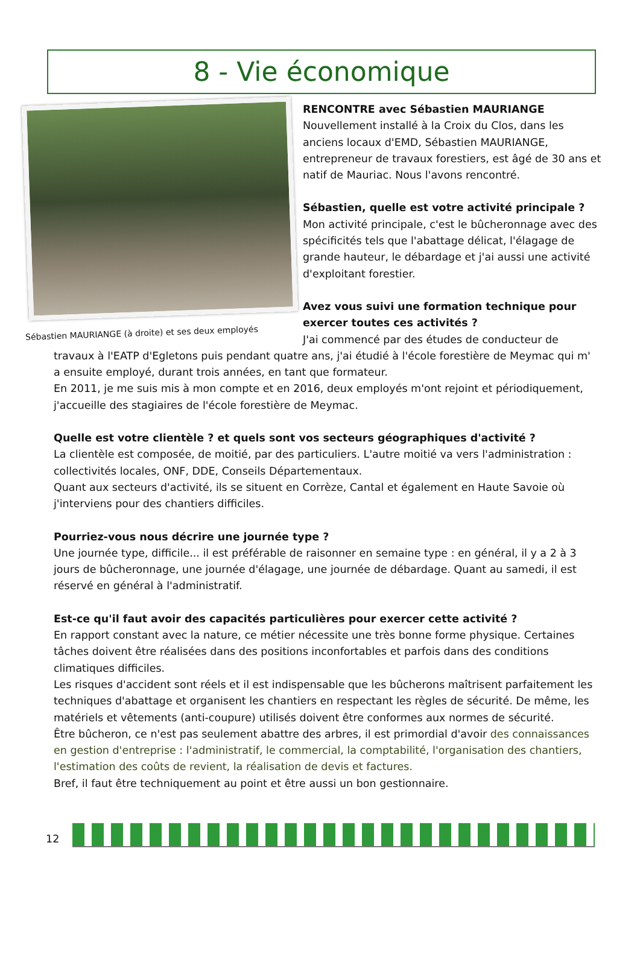8 - Vie économique
Sébastien MAURIANGE (à droite) et ses deux employés
RENCONTRE avec Sébastien MAURIANGE
Nouvellement installé à la Croix du Clos, dans les anciens locaux d'EMD, Sébastien MAURIANGE, entrepreneur de travaux forestiers, est âgé de 30 ans et natif de Mauriac. Nous l'avons rencontré.
Sébastien, quelle est votre activité principale ?
Mon activité principale, c'est le bûcheronnage avec des spécificités tels que l'abattage délicat, l'élagage de grande hauteur, le débardage et j'ai aussi une activité d'exploitant forestier.
Avez vous suivi une formation technique pour exercer toutes ces activités ?
J'ai commencé par des études de conducteur de
travaux à l'EATP d'Egletons puis pendant quatre ans, j'ai étudié à l'école forestière de Meymac qui m' a ensuite employé, durant trois années, en tant que formateur.
En 2011, je me suis mis à mon compte et en 2016, deux employés m'ont rejoint et périodiquement, j'accueille des stagiaires de l'école forestière de Meymac.
Quelle est votre clientèle ? et quels sont vos secteurs géographiques d'activité ?
La clientèle est composée, de moitié, par des particuliers. L'autre moitié va vers l'administration : collectivités locales, ONF, DDE, Conseils Départementaux.
Quant aux secteurs d'activité, ils se situent en Corrèze, Cantal et également en Haute Savoie où j'interviens pour des chantiers difficiles.
Pourriez-vous nous décrire une journée type ?
Une journée type, difficile... il est préférable de raisonner en semaine type : en général, il y a 2 à 3 jours de bûcheronnage, une journée d'élagage, une journée de débardage. Quant au samedi, il est réservé en général à l'administratif.
Est-ce qu'il faut avoir des capacités particulières pour exercer cette activité ?
En rapport constant avec la nature, ce métier nécessite une très bonne forme physique. Certaines tâches doivent être réalisées dans des positions inconfortables et parfois dans des conditions climatiques difficiles.
Les risques d'accident sont réels et il est indispensable que les bûcherons maîtrisent parfaitement les techniques d'abattage et organisent les chantiers en respectant les règles de sécurité. De même, les matériels et vêtements (anti-coupure) utilisés doivent être conformes aux normes de sécurité.
Être bûcheron, ce n'est pas seulement abattre des arbres, il est primordial d'avoir des connaissances en gestion d'entreprise : l'administratif, le commercial, la comptabilité, l'organisation des chantiers, l'estimation des coûts de revient, la réalisation de devis et factures.
Bref, il faut être techniquement au point et être aussi un bon gestionnaire.
12